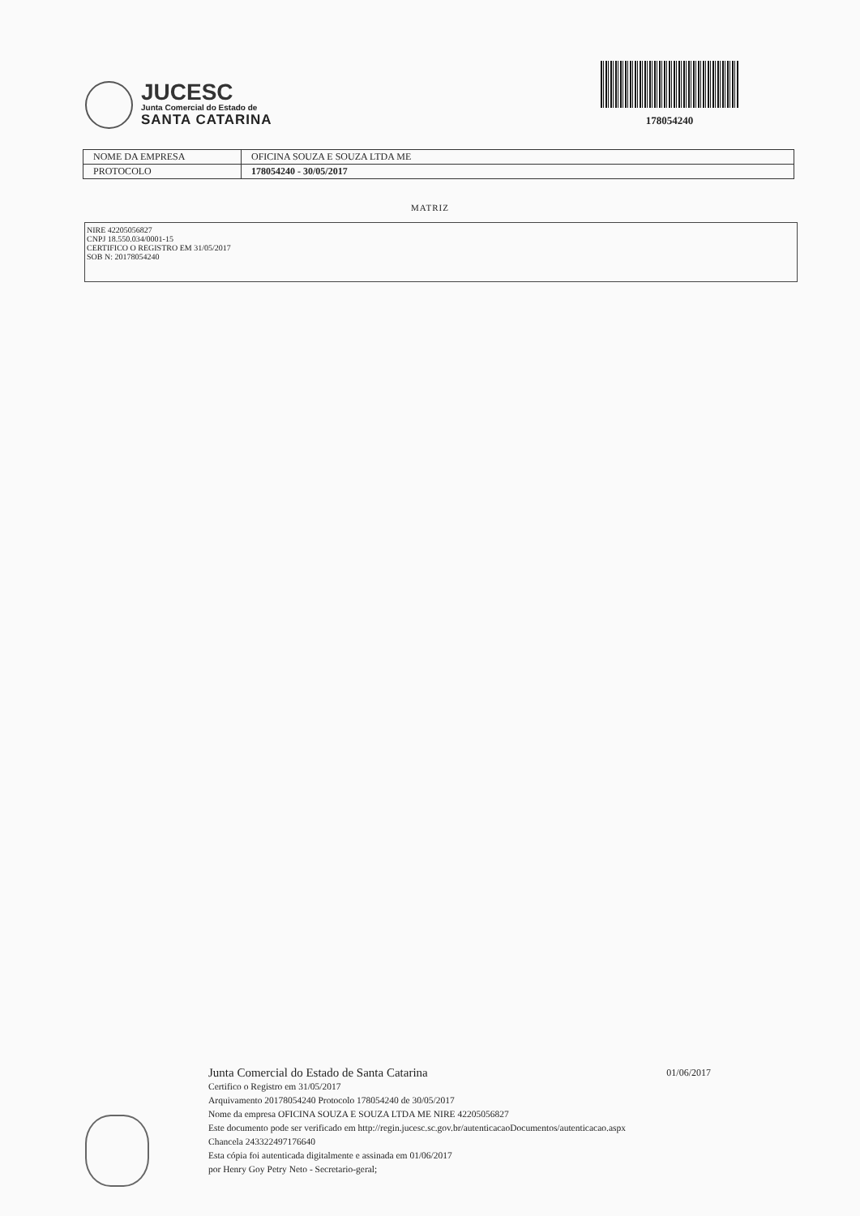JUCESC
Junta Comercial do Estado de
SANTA CATARINA
178054240
| NOME DA EMPRESA | OFICINA SOUZA E SOUZA LTDA ME |
| PROTOCOLO | 178054240 - 30/05/2017 |
MATRIZ
NIRE 42205056827
CNPJ 18.550.034/0001-15
CERTIFICO O REGISTRO EM 31/05/2017
SOB N: 20178054240
Junta Comercial do Estado de Santa Catarina 01/06/2017
Certifico o Registro em 31/05/2017
Arquivamento 20178054240 Protocolo 178054240 de 30/05/2017
Nome da empresa OFICINA SOUZA E SOUZA LTDA ME NIRE 42205056827
Este documento pode ser verificado em http://regin.jucesc.sc.gov.br/autenticacaoDocumentos/autenticacao.aspx
Chancela 243322497176640
Esta cópia foi autenticada digitalmente e assinada em 01/06/2017
por Henry Goy Petry Neto - Secretario-geral;